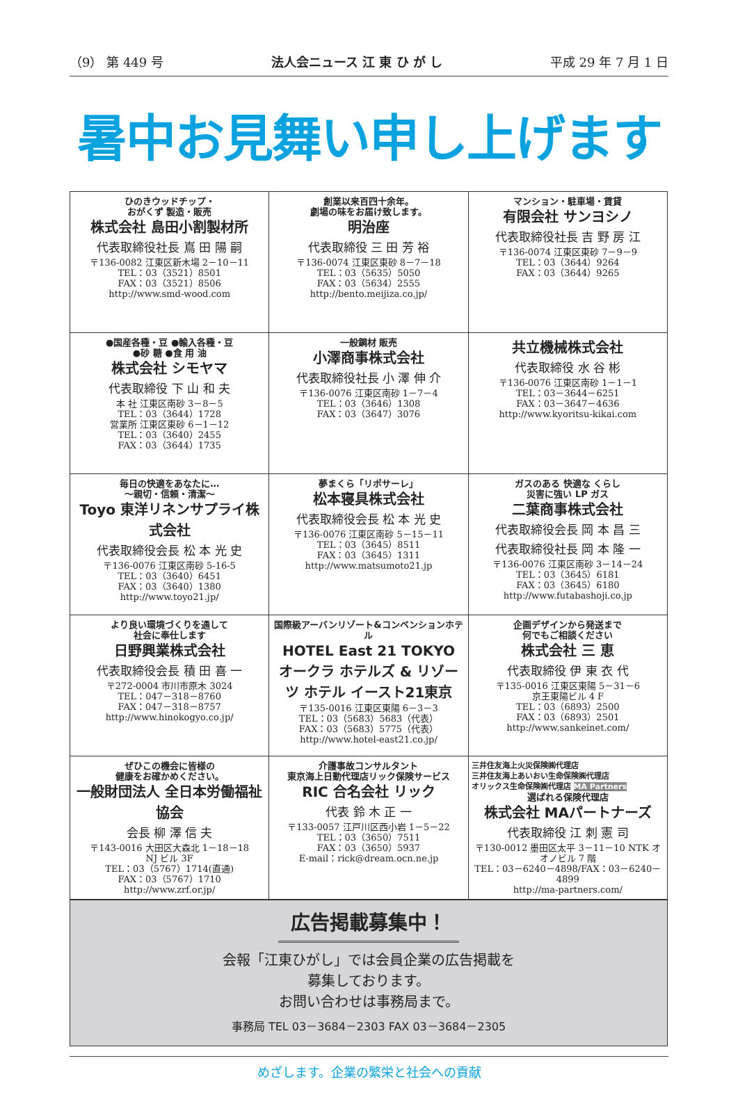（9） 第 449 号 法人会ニュース 江 東 ひ が し 平成 29 年 7 月 1 日
暑中お見舞い申し上げます
| ひのきウッドチップ・ おがくず 製造・販売 株式会社 島田小割製材所 代表取締役社長 嶌 田 陽 嗣 〒136-0082 江東区新木場 2－10－11 TEL：03（3521）8501 FAX：03（3521）8506 http://www.smd-wood.com | 創業以来百四十余年。 劇場の味をお届け致します。 明治座 代表取締役 三 田 芳 裕 〒136-0074 江東区東砂 8－7－18 TEL：03（5635）5050 FAX：03（5634）2555 http://bento.meijiza.co.jp/ | マンション・駐車場・賃貸 有限会社 サンヨシノ 代表取締役社長 吉 野 房 江 〒136-0074 江東区東砂 7－9－9 TEL：03（3644）9264 FAX：03（3644）9265 |
| ●国産各種・豆 ●輸入各種・豆 ●砂 糖 ●食 用 油 株式会社 シモヤマ 代表取締役 下 山 和 夫 本 社 江東区南砂 3－8－5 TEL：03（3644）1728 営業所 江東区東砂 6－1－12 TEL：03（3640）2455 FAX：03（3644）1735 | 一般鋼材 販売 小澤商事株式会社 代表取締役社長 小 澤 伸 介 〒136-0076 江東区南砂 1－7－4 TEL：03（3646）1308 FAX：03（3647）3076 | 共立機械株式会社 代表取締役 水 谷 彬 〒136-0076 江東区南砂 1－1－1 TEL：03－3644－6251 FAX：03－3647－4636 http://www.kyoritsu-kikai.com |
| 毎日の快適をあなたに… ～親切・信頼・清潔～ Toyo 東洋リネンサプライ株式会社 代表取締役会長 松 本 光 史 〒136-0076 江東区南砂 5-16-5 TEL：03（3640）6451 FAX：03（3640）1380 http://www.toyo21.jp/ | 夢まくら「リポサーレ」 松本寝具株式会社 代表取締役会長 松 本 光 史 〒136-0076 江東区南砂 5－15－11 TEL：03（3645）8511 FAX：03（3645）1311 http://www.matsumoto21.jp | ガスのある 快適な くらし 災害に強い LP ガス 二葉商事株式会社 代表取締役会長 岡 本 昌 三 代表取締役社長 岡 本 隆 一 〒136-0076 江東区南砂 3－14－24 TEL：03（3645）6181 FAX：03（3645）6180 http://www.futabashoji.co.jp |
| より良い環境づくりを通して 社会に奉仕します 日野興業株式会社 代表取締役会長 積 田 喜 一 〒272-0004 市川市原木 3024 TEL：047－318－8760 FAX：047－318－8757 http://www.hinokogyo.co.jp/ | 国際級アーバンリゾート&コンベンションホテル HOTEL East 21 TOKYO オークラ ホテルズ & リゾーツ ホテル イースト21東京 〒135-0016 江東区東陽 6－3－3 TEL：03（5683）5683（代表） FAX：03（5683）5775（代表） http://www.hotel-east21.co.jp/ | 企画デザインから発送まで 何でもご相談ください 株式会社 三 恵 代表取締役 伊 東 衣 代 〒135-0016 江東区東陽 5－31－6 京王東陽ビル 4 F TEL：03（6893）2500 FAX：03（6893）2501 http://www.sankeinet.com/ |
| ぜひこの機会に皆様の 健康をお確かめください。 一般財団法人 全日本労働福祉協会 会長 柳 澤 信 夫 〒143-0016 大田区大森北 1－18－18 NJ ビル 3F TEL：03（5767）1714(直通) FAX：03（5767）1710 http://www.zrf.or.jp/ | 介護事故コンサルタント 東京海上日動代理店リック保険サービス RIC 合名会社 リック 代表 鈴 木 正 一 〒133-0057 江戸川区西小岩 1－5－22 TEL：03（3650）7511 FAX：03（3650）5937 E-mail：rick@dream.ocn.ne.jp | 三井住友海上火災保険㈱代理店 三井住友海上あいおい生命保険㈱代理店 オリックス生命保険㈱代理店 MA Partners 選ばれる保険代理店 株式会社 MAパートナーズ 代表取締役 江 刺 憲 司 〒130-0012 墨田区太平 3－11－10 NTK オオノビル 7 階 TEL：03－6240－4898/FAX：03－6240－4899 http://ma-partners.com/ |
広告掲載募集中！
会報「江東ひがし」では会員企業の広告掲載を
募集しております。
お問い合わせは事務局まで。
事務局 TEL 03－3684－2303 FAX 03－3684－2305
めざします。企業の繁栄と社会への貢献